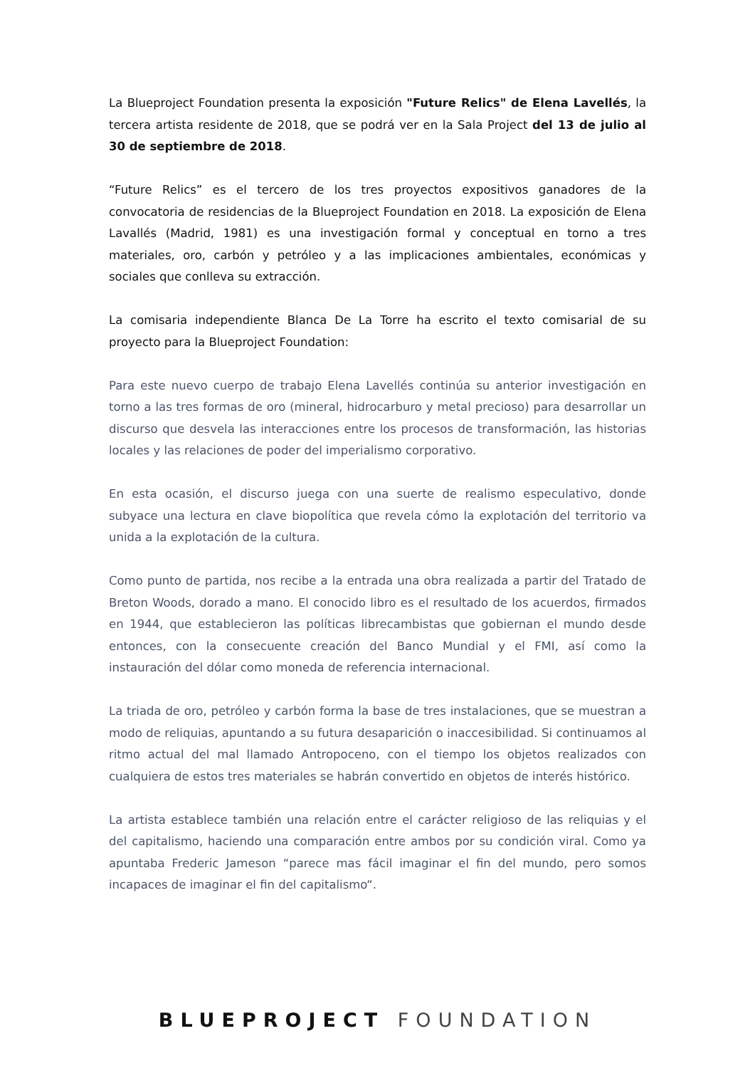La Blueproject Foundation presenta la exposición "Future Relics" de Elena Lavellés, la tercera artista residente de 2018, que se podrá ver en la Sala Project del 13 de julio al 30 de septiembre de 2018.
“Future Relics” es el tercero de los tres proyectos expositivos ganadores de la convocatoria de residencias de la Blueproject Foundation en 2018. La exposición de Elena Lavallés (Madrid, 1981) es una investigación formal y conceptual en torno a tres materiales, oro, carbón y petróleo y a las implicaciones ambientales, económicas y sociales que conlleva su extracción.
La comisaria independiente Blanca De La Torre ha escrito el texto comisarial de su proyecto para la Blueproject Foundation:
Para este nuevo cuerpo de trabajo Elena Lavellés continúa su anterior investigación en torno a las tres formas de oro (mineral, hidrocarburo y metal precioso) para desarrollar un discurso que desvela las interacciones entre los procesos de transformación, las historias locales y las relaciones de poder del imperialismo corporativo.
En esta ocasión, el discurso juega con una suerte de realismo especulativo, donde subyace una lectura en clave biopolítica que revela cómo la explotación del territorio va unida a la explotación de la cultura.
Como punto de partida, nos recibe a la entrada una obra realizada a partir del Tratado de Breton Woods, dorado a mano. El conocido libro es el resultado de los acuerdos, firmados en 1944, que establecieron las políticas librecambistas que gobiernan el mundo desde entonces, con la consecuente creación del Banco Mundial y el FMI, así como la instauración del dólar como moneda de referencia internacional.
La triada de oro, petróleo y carbón forma la base de tres instalaciones, que se muestran a modo de reliquias, apuntando a su futura desaparición o inaccesibilidad. Si continuamos al ritmo actual del mal llamado Antropoceno, con el tiempo los objetos realizados con cualquiera de estos tres materiales se habrán convertido en objetos de interés histórico.
La artista establece también una relación entre el carácter religioso de las reliquias y el del capitalismo, haciendo una comparación entre ambos por su condición viral. Como ya apuntaba Frederic Jameson “parece mas fácil imaginar el fin del mundo, pero somos incapaces de imaginar el fin del capitalismo“.
BLUEPROJECT FOUNDATION